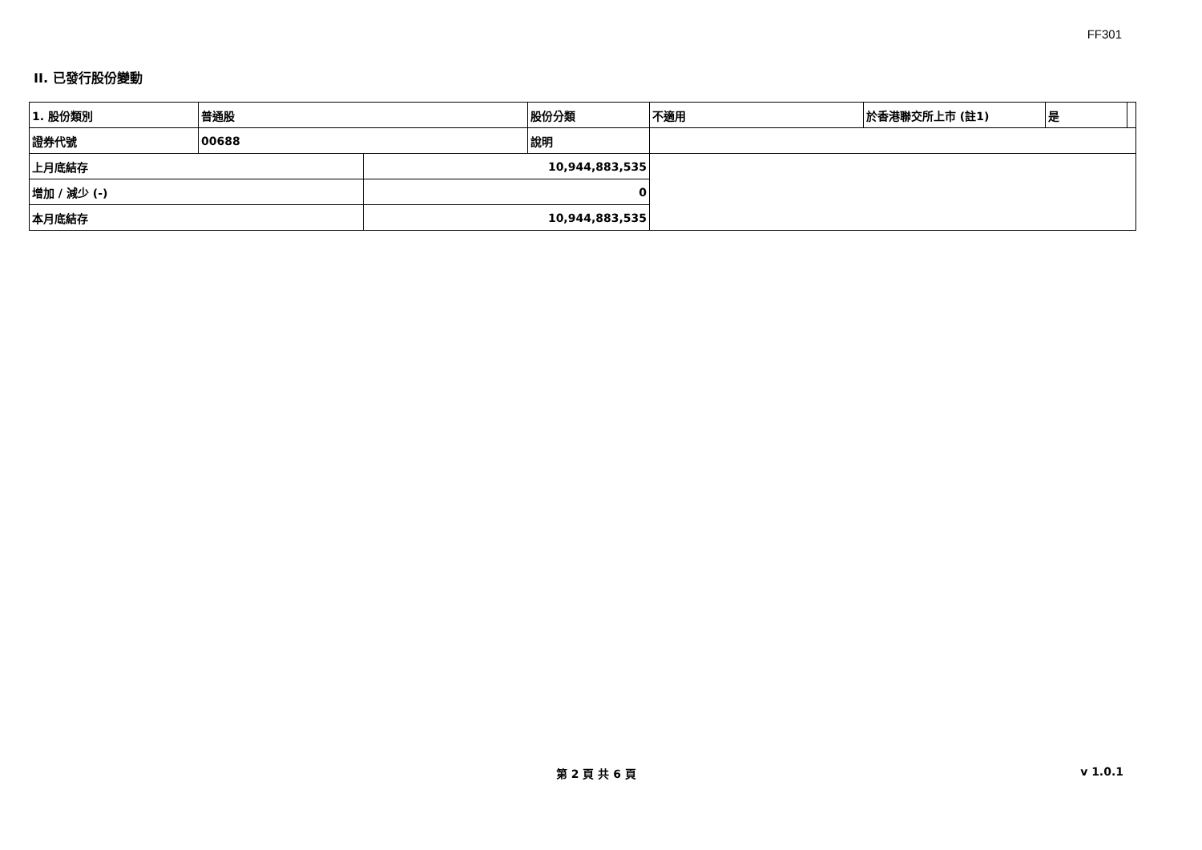FF301
II. 已發行股份變動
| 1. 股份類別 | 普通股 | | 股份分類 | 不適用 | 於香港聯交所上市 (註1) | 是 | |
| 證券代號 | 00688 | | 說明 | | | | |
| 上月底結存 | | 10,944,883,535 | | | | | |
| 增加 / 減少 (-) | | 0 | | | | | |
| 本月底結存 | | 10,944,883,535 | | | | | |
第 2 頁 共 6 頁 v 1.0.1